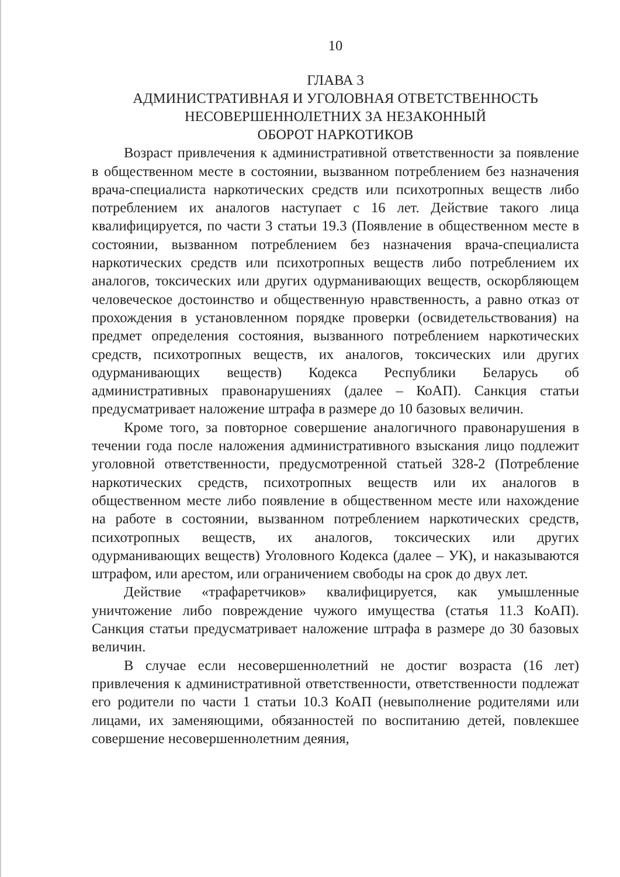10
ГЛАВА 3
АДМИНИСТРАТИВНАЯ И УГОЛОВНАЯ ОТВЕТСТВЕННОСТЬ
НЕСОВЕРШЕННОЛЕТНИХ ЗА НЕЗАКОННЫЙ
ОБОРОТ НАРКОТИКОВ
Возраст привлечения к административной ответственности за появление в общественном месте в состоянии, вызванном потреблением без назначения врача-специалиста наркотических средств или психотропных веществ либо потреблением их аналогов наступает с 16 лет. Действие такого лица квалифицируется, по части 3 статьи 19.3 (Появление в общественном месте в состоянии, вызванном потреблением без назначения врача-специалиста наркотических средств или психотропных веществ либо потреблением их аналогов, токсических или других одурманивающих веществ, оскорбляющем человеческое достоинство и общественную нравственность, а равно отказ от прохождения в установленном порядке проверки (освидетельствования) на предмет определения состояния, вызванного потреблением наркотических средств, психотропных веществ, их аналогов, токсических или других одурманивающих веществ) Кодекса Республики Беларусь об административных правонарушениях (далее – КоАП). Санкция статьи предусматривает наложение штрафа в размере до 10 базовых величин.
Кроме того, за повторное совершение аналогичного правонарушения в течении года после наложения административного взыскания лицо подлежит уголовной ответственности, предусмотренной статьей 328-2 (Потребление наркотических средств, психотропных веществ или их аналогов в общественном месте либо появление в общественном месте или нахождение на работе в состоянии, вызванном потреблением наркотических средств, психотропных веществ, их аналогов, токсических или других одурманивающих веществ) Уголовного Кодекса (далее – УК), и наказываются штрафом, или арестом, или ограничением свободы на срок до двух лет.
Действие «трафаретчиков» квалифицируется, как умышленные уничтожение либо повреждение чужого имущества (статья 11.3 КоАП). Санкция статьи предусматривает наложение штрафа в размере до 30 базовых величин.
В случае если несовершеннолетний не достиг возраста (16 лет) привлечения к административной ответственности, ответственности подлежат его родители по части 1 статьи 10.3 КоАП (невыполнение родителями или лицами, их заменяющими, обязанностей по воспитанию детей, повлекшее совершение несовершеннолетним деяния,